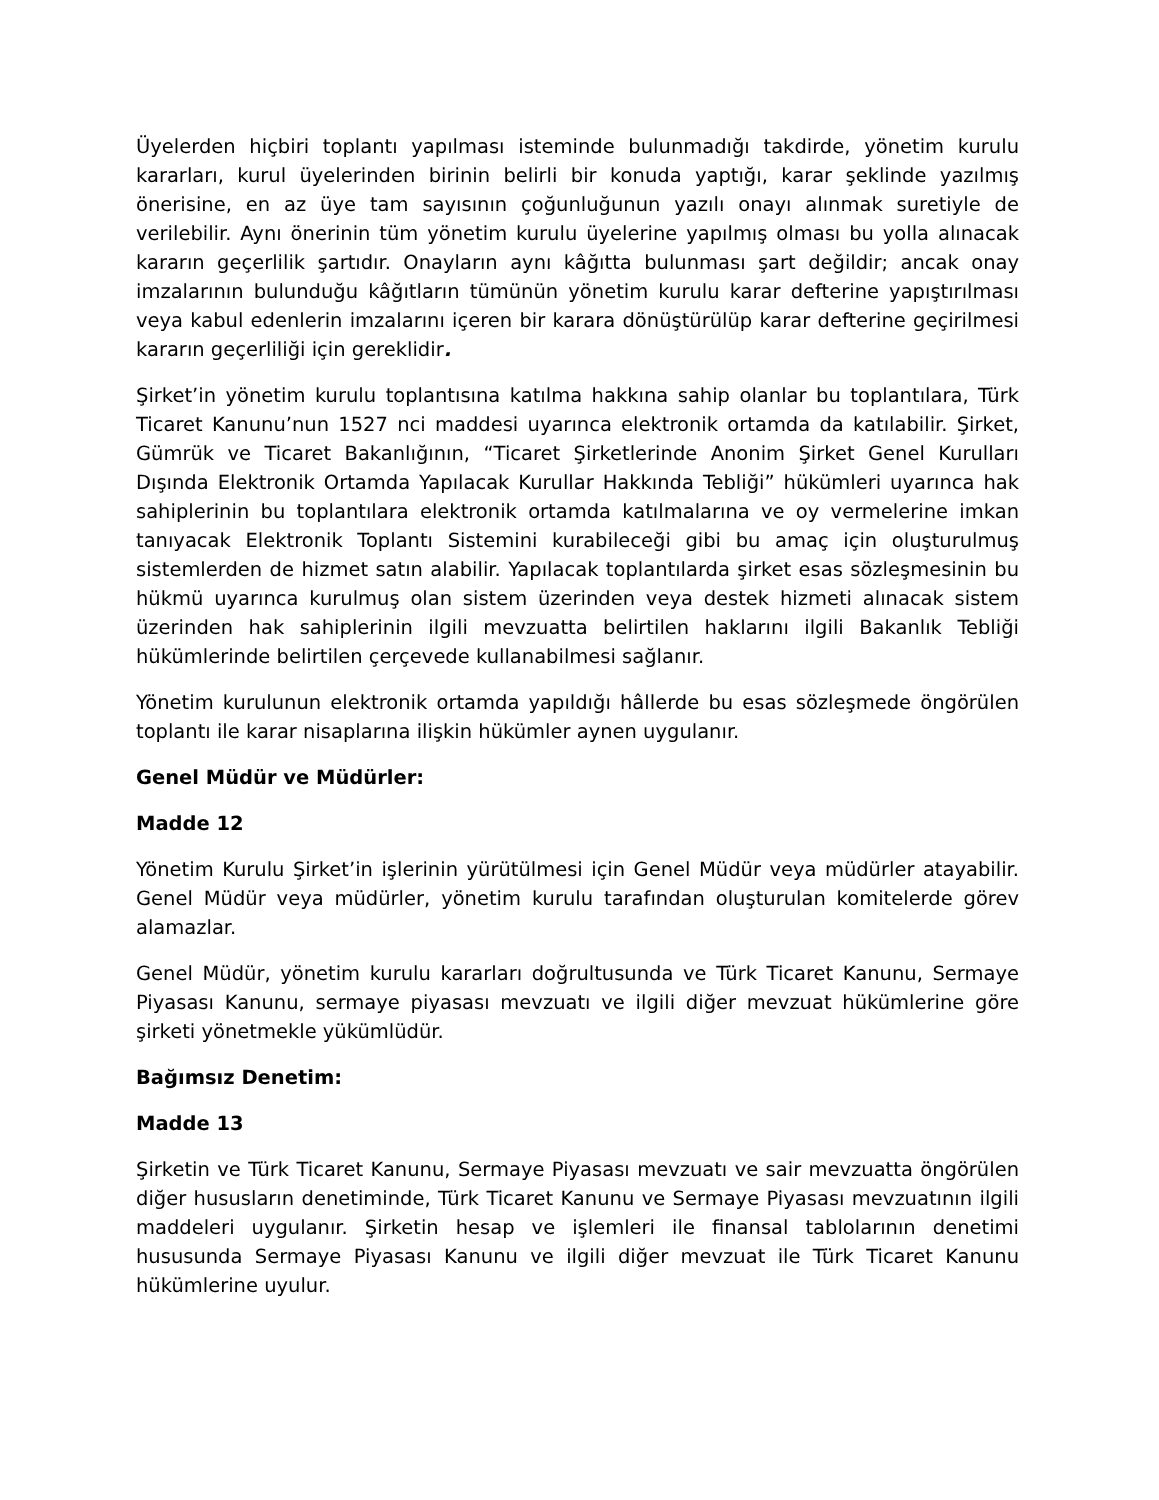Üyelerden hiçbiri toplantı yapılması isteminde bulunmadığı takdirde, yönetim kurulu kararları, kurul üyelerinden birinin belirli bir konuda yaptığı, karar şeklinde yazılmış önerisine, en az üye tam sayısının çoğunluğunun yazılı onayı alınmak suretiyle de verilebilir. Aynı önerinin tüm yönetim kurulu üyelerine yapılmış olması bu yolla alınacak kararın geçerlilik şartıdır. Onayların aynı kâğıtta bulunması şart değildir; ancak onay imzalarının bulunduğu kâğıtların tümünün yönetim kurulu karar defterine yapıştırılması veya kabul edenlerin imzalarını içeren bir karara dönüştürülüp karar defterine geçirilmesi kararın geçerliliği için gereklidir.
Şirket’in yönetim kurulu toplantısına katılma hakkına sahip olanlar bu toplantılara, Türk Ticaret Kanunu’nun 1527 nci maddesi uyarınca elektronik ortamda da katılabilir. Şirket, Gümrük ve Ticaret Bakanlığının, “Ticaret Şirketlerinde Anonim Şirket Genel Kurulları Dışında Elektronik Ortamda Yapılacak Kurullar Hakkında Tebliği” hükümleri uyarınca hak sahiplerinin bu toplantılara elektronik ortamda katılmalarına ve oy vermelerine imkan tanıyacak Elektronik Toplantı Sistemini kurabileceği gibi bu amaç için oluşturulmuş sistemlerden de hizmet satın alabilir. Yapılacak toplantılarda şirket esas sözleşmesinin bu hükmü uyarınca kurulmuş olan sistem üzerinden veya destek hizmeti alınacak sistem üzerinden hak sahiplerinin ilgili mevzuatta belirtilen haklarını ilgili Bakanlık Tebliği hükümlerinde belirtilen çerçevede kullanabilmesi sağlanır.
Yönetim kurulunun elektronik ortamda yapıldığı hâllerde bu esas sözleşmede öngörülen toplantı ile karar nisaplarına ilişkin hükümler aynen uygulanır.
Genel Müdür ve Müdürler:
Madde 12
Yönetim Kurulu Şirket’in işlerinin yürütülmesi için Genel Müdür veya müdürler atayabilir. Genel Müdür veya müdürler, yönetim kurulu tarafından oluşturulan komitelerde görev alamazlar.
Genel Müdür, yönetim kurulu kararları doğrultusunda ve Türk Ticaret Kanunu, Sermaye Piyasası Kanunu, sermaye piyasası mevzuatı ve ilgili diğer mevzuat hükümlerine göre şirketi yönetmekle yükümlüdür.
Bağımsız Denetim:
Madde 13
Şirketin ve Türk Ticaret Kanunu, Sermaye Piyasası mevzuatı ve sair mevzuatta öngörülen diğer hususların denetiminde, Türk Ticaret Kanunu ve Sermaye Piyasası mevzuatının ilgili maddeleri uygulanır. Şirketin hesap ve işlemleri ile finansal tablolarının denetimi hususunda Sermaye Piyasası Kanunu ve ilgili diğer mevzuat ile Türk Ticaret Kanunu hükümlerine uyulur.